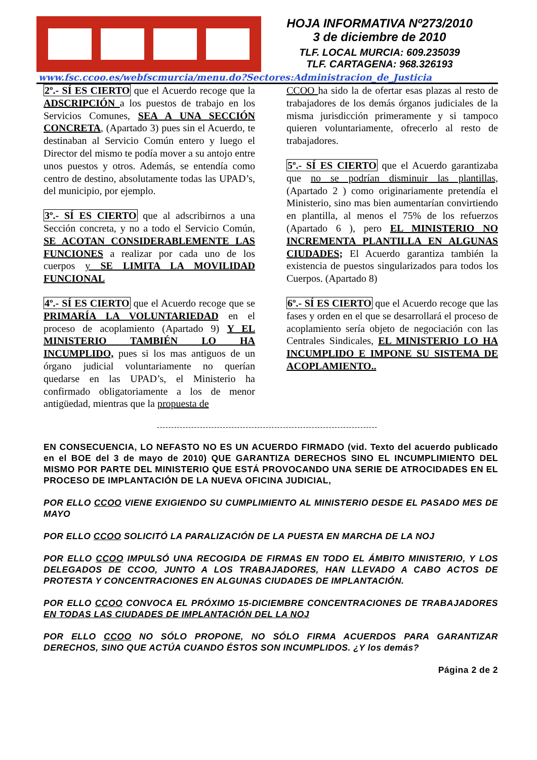HOJA INFORMATIVA Nº273/2010
3 de diciembre de 2010
TLF. LOCAL MURCIA: 609.235039
TLF. CARTAGENA: 968.326193
www.fsc.ccoo.es/webfscmurcia/menu.do?Sectores:Administracion_de_Justicia
2º.- SÍ ES CIERTO que el Acuerdo recoge que la ADSCRIPCIÓN a los puestos de trabajo en los Servicios Comunes, SEA A UNA SECCIÓN CONCRETA, (Apartado 3) pues sin el Acuerdo, te destinaban al Servicio Común entero y luego el Director del mismo te podía mover a su antojo entre unos puestos y otros. Además, se entendía como centro de destino, absolutamente todas las UPAD’s, del municipio, por ejemplo.
3º.- SÍ ES CIERTO que al adscribirnos a una Sección concreta, y no a todo el Servicio Común, SE ACOTAN CONSIDERABLEMENTE LAS FUNCIONES a realizar por cada uno de los cuerpos y SE LIMITA LA MOVILIDAD FUNCIONAL
4º.- SÍ ES CIERTO que el Acuerdo recoge que se PRIMARÍA LA VOLUNTARIEDAD en el proceso de acoplamiento (Apartado 9) Y EL MINISTERIO TAMBIÉN LO HA INCUMPLIDO, pues si los mas antiguos de un órgano judicial voluntariamente no querían quedarse en las UPAD’s, el Ministerio ha confirmado obligatoriamente a los de menor antigüedad, mientras que la propuesta de
CCOO ha sido la de ofertar esas plazas al resto de trabajadores de los demás órganos judiciales de la misma jurisdicción primeramente y si tampoco quieren voluntariamente, ofrecerlo al resto de trabajadores.
5º.- SÍ ES CIERTO que el Acuerdo garantizaba que no se podrían disminuir las plantillas, (Apartado 2 ) como originariamente pretendía el Ministerio, sino mas bien aumentarían convirtiendo en plantilla, al menos el 75% de los refuerzos (Apartado 6 ), pero EL MINISTERIO NO INCREMENTA PLANTILLA EN ALGUNAS CIUDADES; El Acuerdo garantiza también la existencia de puestos singularizados para todos los Cuerpos. (Apartado 8)
6º.- SÍ ES CIERTO que el Acuerdo recoge que las fases y orden en el que se desarrollará el proceso de acoplamiento sería objeto de negociación con las Centrales Sindicales, EL MINISTERIO LO HA INCUMPLIDO E IMPONE SU SISTEMA DE ACOPLAMIENTO..
-----------------------------------------------------------------------------
EN CONSECUENCIA, LO NEFASTO NO ES UN ACUERDO FIRMADO (vid. Texto del acuerdo publicado en el BOE del 3 de mayo de 2010) QUE GARANTIZA DERECHOS SINO EL INCUMPLIMIENTO DEL MISMO POR PARTE DEL MINISTERIO QUE ESTÁ PROVOCANDO UNA SERIE DE ATROCIDADES EN EL PROCESO DE IMPLANTACIÓN DE LA NUEVA OFICINA JUDICIAL,
POR ELLO CCOO VIENE EXIGIENDO SU CUMPLIMIENTO AL MINISTERIO DESDE EL PASADO MES DE MAYO
POR ELLO CCOO SOLICITÓ LA PARALIZACIÓN DE LA PUESTA EN MARCHA DE LA NOJ
POR ELLO CCOO IMPULSÓ UNA RECOGIDA DE FIRMAS EN TODO EL ÁMBITO MINISTERIO, Y LOS DELEGADOS DE CCOO, JUNTO A LOS TRABAJADORES, HAN LLEVADO A CABO ACTOS DE PROTESTA Y CONCENTRACIONES EN ALGUNAS CIUDADES DE IMPLANTACIÓN.
POR ELLO CCOO CONVOCA EL PRÓXIMO 15-DICIEMBRE CONCENTRACIONES DE TRABAJADORES EN TODAS LAS CIUDADES DE IMPLANTACIÓN DEL LA NOJ
POR ELLO CCOO NO SÓLO PROPONE, NO SÓLO FIRMA ACUERDOS PARA GARANTIZAR DERECHOS, SINO QUE ACTÚA CUANDO ÉSTOS SON INCUMPLIDOS. ¿Y los demás?
Página 2 de 2